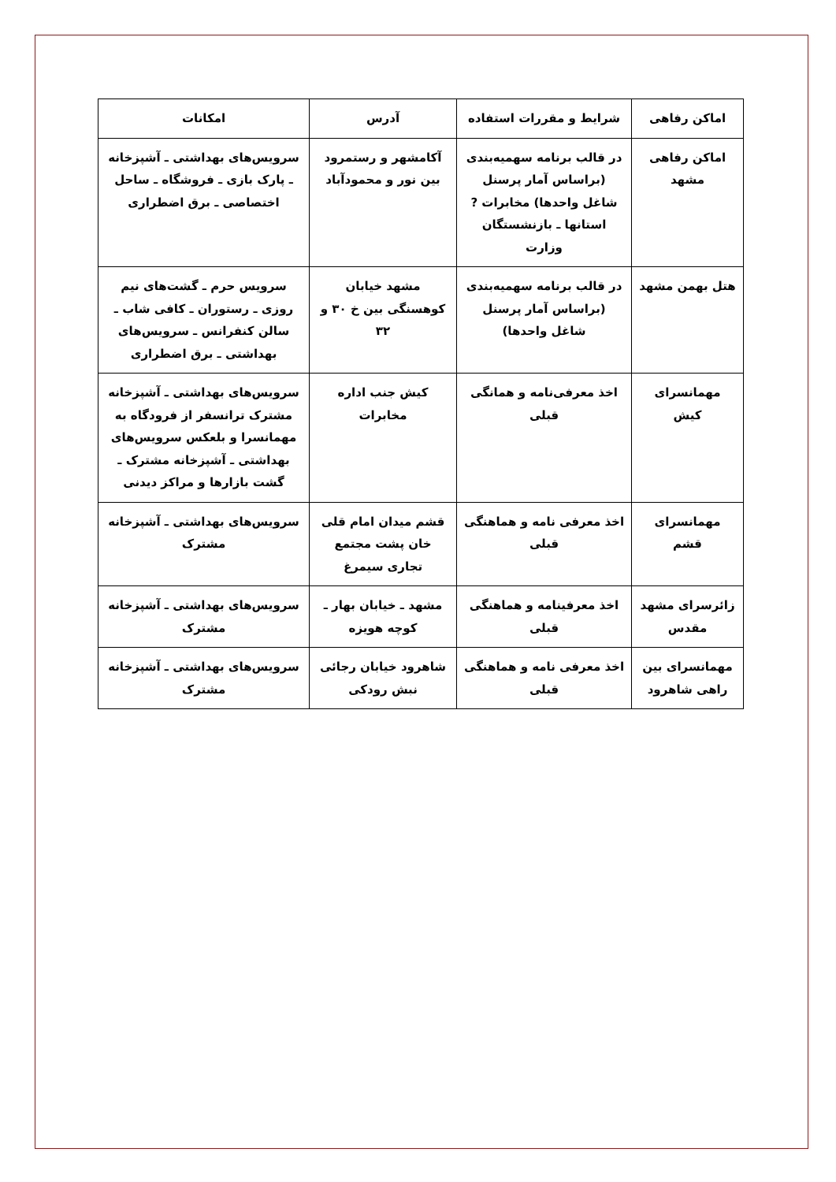| اماکن رفاهی | شرایط و مقررات استفاده | آدرس | امکانات |
| --- | --- | --- | --- |
| اماکن رفاهی مشهد | در قالب برنامه سهمیه‌بندی (براساس آمار پرسنل شاغل واحدها) مخابرات ? استانها ـ بازنشستگان وزارت | آکامشهر و رستمرود بین نور و محمودآباد | سرویس‌های بهداشتی ـ آشپزخانه ـ پارک بازی ـ فروشگاه ـ ساحل اختصاصی ـ برق اضطراری |
| هتل بهمن مشهد | در قالب برنامه سهمیه‌بندی (براساس آمار پرسنل شاغل واحدها) | مشهد خیابان کوهسنگی بین خ ۳۰ و ۳۲ | سرویس حرم ـ گشت‌های نیم روزی ـ رستوران ـ کافی شاب ـ سالن کنفرانس ـ سرویس‌های بهداشتی ـ برق اضطراری |
| مهمانسرای کیش | اخذ معرفی‌نامه و همانگی قبلی | کیش جنب اداره مخابرات | سرویس‌های بهداشتی ـ آشپزخانه مشترک ترانسفر از فرودگاه به مهمانسرا و بلعکس سرویس‌های بهداشتی ـ آشپزخانه مشترک ـ گشت بازارها و مراکز دیدنی |
| مهمانسرای قشم | اخذ معرفی نامه و هماهنگی قبلی | قشم میدان امام قلی خان پشت مجتمع تجاری سیمرغ | سرویس‌های بهداشتی ـ آشپزخانه مشترک |
| زائرسرای مشهد مقدس | اخذ معرفینامه و هماهنگی قبلی | مشهد ـ خیابان بهار ـ کوچه هویزه | سرویس‌های بهداشتی ـ آشپزخانه مشترک |
| مهمانسرای بین راهی شاهرود | اخذ معرفی نامه و هماهنگی قبلی | شاهرود خیابان رجائی نبش رودکی | سرویس‌های بهداشتی ـ آشپزخانه مشترک |